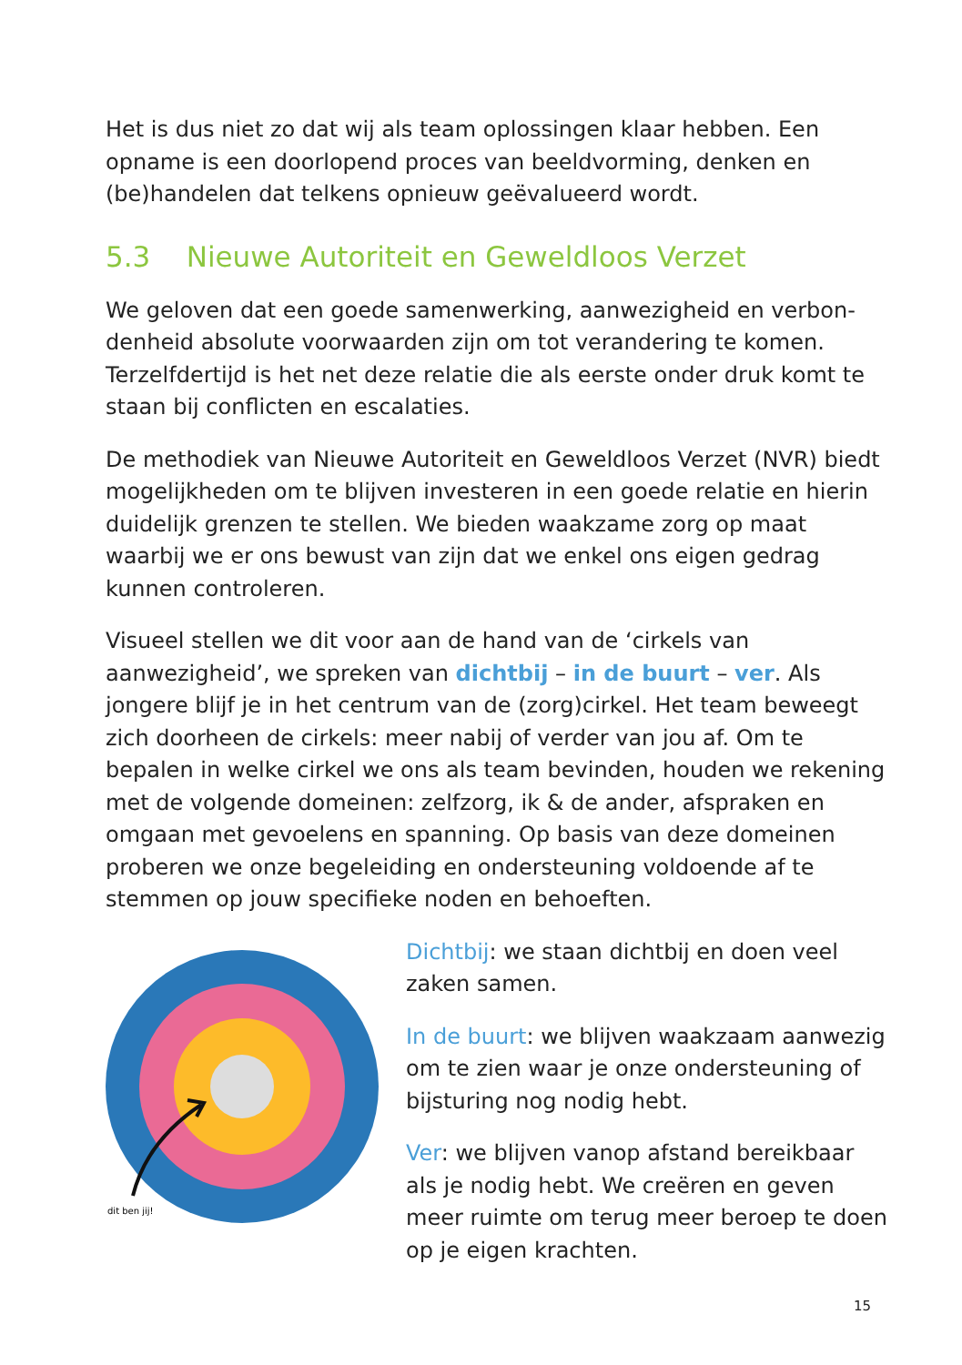Het is dus niet zo dat wij als team oplossingen klaar hebben. Een opname is een doorlopend proces van beeldvorming, denken en (be)handelen dat telkens opnieuw geëvalueerd wordt.
5.3 Nieuwe Autoriteit en Geweldloos Verzet
We geloven dat een goede samenwerking, aanwezigheid en verbon-denheid absolute voorwaarden zijn om tot verandering te komen. Terzelfdertijd is het net deze relatie die als eerste onder druk komt te staan bij conflicten en escalaties.
De methodiek van Nieuwe Autoriteit en Geweldloos Verzet (NVR) biedt mogelijkheden om te blijven investeren in een goede relatie en hierin duidelijk grenzen te stellen. We bieden waakzame zorg op maat waarbij we er ons bewust van zijn dat we enkel ons eigen gedrag kunnen controleren.
Visueel stellen we dit voor aan de hand van de ‘cirkels van aanwezigheid’, we spreken van dichtbij – in de buurt – ver. Als jongere blijf je in het centrum van de (zorg)cirkel. Het team beweegt zich doorheen de cirkels: meer nabij of verder van jou af. Om te bepalen in welke cirkel we ons als team bevinden, houden we rekening met de volgende domeinen: zelfzorg, ik & de ander, afspraken en omgaan met gevoelens en spanning. Op basis van deze domeinen proberen we onze begeleiding en ondersteuning voldoende af te stemmen op jouw specifieke noden en behoeften.
dit ben jij!
Dichtbij: we staan dichtbij en doen veel zaken samen.
In de buurt: we blijven waakzaam aanwezig om te zien waar je onze ondersteuning of bijsturing nog nodig hebt.
Ver: we blijven vanop afstand bereikbaar als je nodig hebt. We creëren en geven meer ruimte om terug meer beroep te doen op je eigen krachten.
15